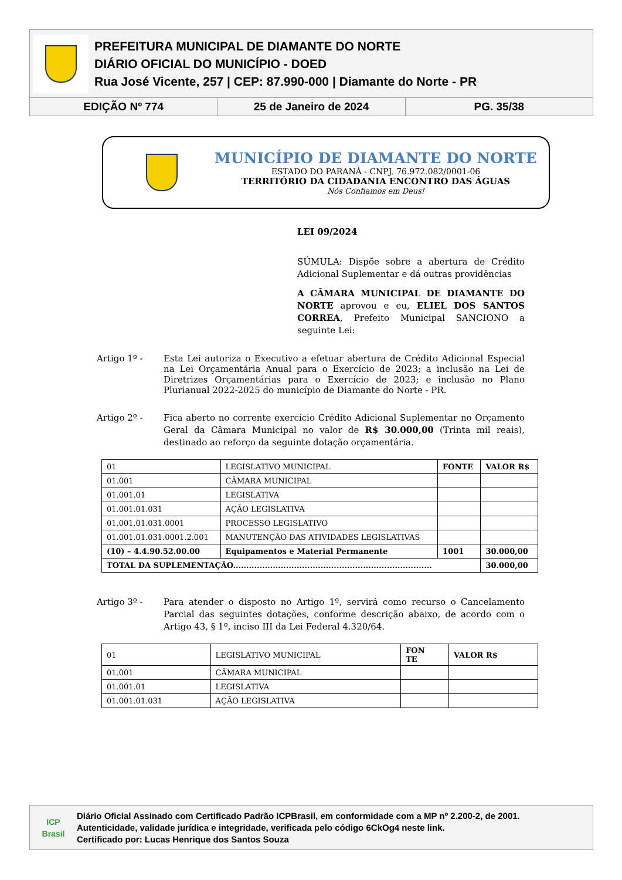PREFEITURA MUNICIPAL DE DIAMANTE DO NORTE
DIÁRIO OFICIAL DO MUNICÍPIO - DOED
Rua José Vicente, 257 | CEP: 87.990-000 | Diamante do Norte - PR
EDIÇÃO Nº 774 25 de Janeiro de 2024 PG. 35/38
MUNICÍPIO DE DIAMANTE DO NORTE
ESTADO DO PARANÁ - CNPJ. 76.972.082/0001-06
TERRITÓRIO DA CIDADANIA ENCONTRO DAS ÁGUAS
Nós Confiamos em Deus!
LEI 09/2024
SÚMULA: Dispõe sobre a abertura de Crédito Adicional Suplementar e dá outras providências
A CÂMARA MUNICIPAL DE DIAMANTE DO NORTE aprovou e eu, ELIEL DOS SANTOS CORREA, Prefeito Municipal SANCIONO a seguinte Lei:
Artigo 1º - Esta Lei autoriza o Executivo a efetuar abertura de Crédito Adicional Especial na Lei Orçamentária Anual para o Exercício de 2023; a inclusão na Lei de Diretrizes Orçamentárias para o Exercício de 2023; e inclusão no Plano Plurianual 2022-2025 do município de Diamante do Norte - PR.
Artigo 2º - Fica aberto no corrente exercício Crédito Adicional Suplementar no Orçamento Geral da Câmara Municipal no valor de R$ 30.000,00 (Trinta mil reais), destinado ao reforço da seguinte dotação orçamentária.
| 01 | LEGISLATIVO MUNICIPAL | FONTE | VALOR R$ |
| 01.001 | CÂMARA MUNICIPAL | | |
| 01.001.01 | LEGISLATIVA | | |
| 01.001.01.031 | AÇÃO LEGISLATIVA | | |
| 01.001.01.031.0001 | PROCESSO LEGISLATIVO | | |
| 01.001.01.031.0001.2.001 | MANUTENÇÃO DAS ATIVIDADES LEGISLATIVAS | | |
| (10) – 4.4.90.52.00.00 | Equipamentos e Material Permanente | 1001 | 30.000,00 |
| TOTAL DA SUPLEMENTAÇÃO........................................................................... | | | 30.000,00 |
Artigo 3º - Para atender o disposto no Artigo 1º, servirá como recurso o Cancelamento Parcial das seguintes dotações, conforme descrição abaixo, de acordo com o Artigo 43, § 1º, inciso III da Lei Federal 4.320/64.
| 01 | LEGISLATIVO MUNICIPAL | FON TE | VALOR R$ |
| 01.001 | CÂMARA MUNICIPAL | | |
| 01.001.01 | LEGISLATIVA | | |
| 01.001.01.031 | AÇÃO LEGISLATIVA | | |
ICP
Brasil
Diário Oficial Assinado com Certificado Padrão ICPBrasil, em conformidade com a MP nº 2.200-2, de 2001.
Autenticidade, validade jurídica e integridade, verificada pelo código 6CkOg4 neste link.
Certificado por: Lucas Henrique dos Santos Souza